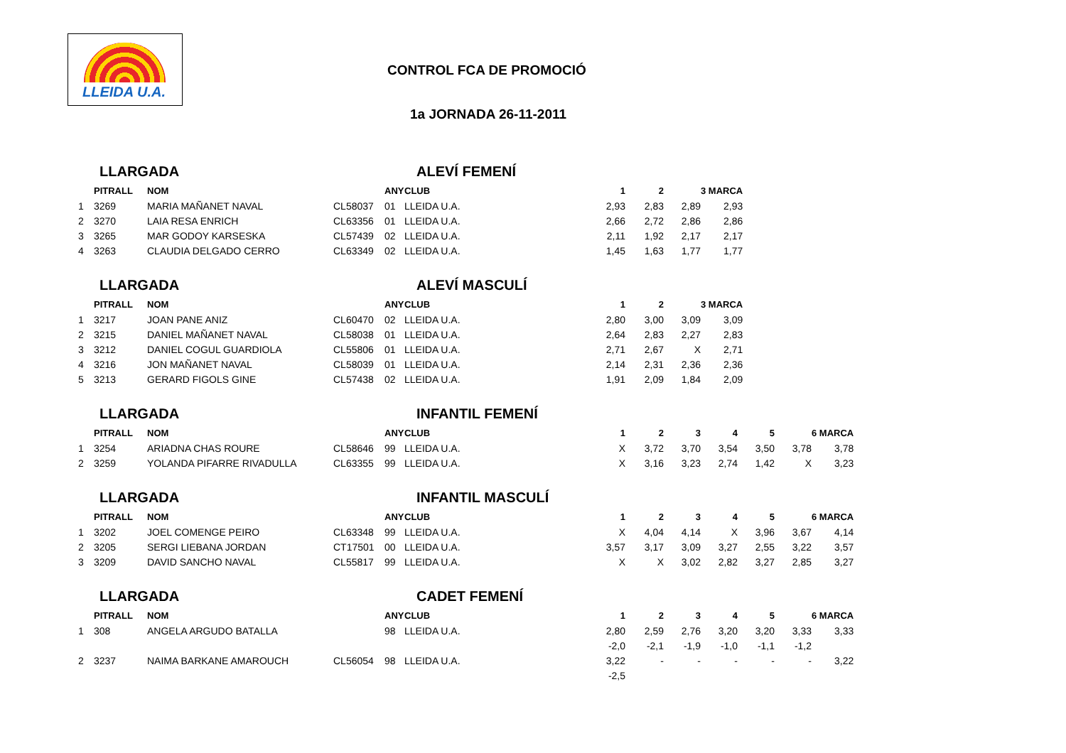LLEIDA U.A.
CONTROL FCA DE PROMOCIÓ
1a JORNADA 26-11-2011
LLARGADA ALEVÍ FEMENÍ
| | PITRALL | NOM | | ANY | CLUB | 1 | 2 | | 3 MARCA |
| --- | --- | --- | --- | --- | --- | --- | --- | --- | --- |
| 1 | 3269 | MARIA MAÑANET NAVAL | CL58037 | 01 | LLEIDA U.A. | 2,93 | 2,83 | 2,89 | 2,93 |
| 2 | 3270 | LAIA RESA ENRICH | CL63356 | 01 | LLEIDA U.A. | 2,66 | 2,72 | 2,86 | 2,86 |
| 3 | 3265 | MAR GODOY KARSESKA | CL57439 | 02 | LLEIDA U.A. | 2,11 | 1,92 | 2,17 | 2,17 |
| 4 | 3263 | CLAUDIA DELGADO CERRO | CL63349 | 02 | LLEIDA U.A. | 1,45 | 1,63 | 1,77 | 1,77 |
LLARGADA ALEVÍ MASCULÍ
| | PITRALL | NOM | | ANY | CLUB | 1 | 2 | | 3 MARCA |
| --- | --- | --- | --- | --- | --- | --- | --- | --- | --- |
| 1 | 3217 | JOAN PANE ANIZ | CL60470 | 02 | LLEIDA U.A. | 2,80 | 3,00 | 3,09 | 3,09 |
| 2 | 3215 | DANIEL MAÑANET NAVAL | CL58038 | 01 | LLEIDA U.A. | 2,64 | 2,83 | 2,27 | 2,83 |
| 3 | 3212 | DANIEL COGUL GUARDIOLA | CL55806 | 01 | LLEIDA U.A. | 2,71 | 2,67 | X | 2,71 |
| 4 | 3216 | JON MAÑANET NAVAL | CL58039 | 01 | LLEIDA U.A. | 2,14 | 2,31 | 2,36 | 2,36 |
| 5 | 3213 | GERARD FIGOLS GINE | CL57438 | 02 | LLEIDA U.A. | 1,91 | 2,09 | 1,84 | 2,09 |
LLARGADA INFANTIL FEMENÍ
| | PITRALL | NOM | | ANY | CLUB | 1 | 2 | 3 | 4 | 5 | | 6 MARCA |
| --- | --- | --- | --- | --- | --- | --- | --- | --- | --- | --- | --- | --- |
| 1 | 3254 | ARIADNA CHAS ROURE | CL58646 | 99 | LLEIDA U.A. | X | 3,72 | 3,70 | 3,54 | 3,50 | 3,78 | 3,78 |
| 2 | 3259 | YOLANDA PIFARRE RIVADULLA | CL63355 | 99 | LLEIDA U.A. | X | 3,16 | 3,23 | 2,74 | 1,42 | X | 3,23 |
LLARGADA INFANTIL MASCULÍ
| | PITRALL | NOM | | ANY | CLUB | 1 | 2 | 3 | 4 | 5 | | 6 MARCA |
| --- | --- | --- | --- | --- | --- | --- | --- | --- | --- | --- | --- | --- |
| 1 | 3202 | JOEL COMENGE PEIRO | CL63348 | 99 | LLEIDA U.A. | X | 4,04 | 4,14 | X | 3,96 | 3,67 | 4,14 |
| 2 | 3205 | SERGI LIEBANA JORDAN | CT17501 | 00 | LLEIDA U.A. | 3,57 | 3,17 | 3,09 | 3,27 | 2,55 | 3,22 | 3,57 |
| 3 | 3209 | DAVID SANCHO NAVAL | CL55817 | 99 | LLEIDA U.A. | X | X | 3,02 | 2,82 | 3,27 | 2,85 | 3,27 |
LLARGADA CADET FEMENÍ
| | PITRALL | NOM | | ANY | CLUB | 1 | 2 | 3 | 4 | 5 | | 6 MARCA |
| --- | --- | --- | --- | --- | --- | --- | --- | --- | --- | --- | --- | --- |
| 1 | 308 | ANGELA ARGUDO BATALLA | | 98 | LLEIDA U.A. | 2,80 | 2,59 | 2,76 | 3,20 | 3,20 | 3,33 | 3,33 |
| | | | | | | -2,0 | -2,1 | -1,9 | -1,0 | -1,1 | -1,2 | |
| 2 | 3237 | NAIMA BARKANE AMAROUCH | CL56054 | 98 | LLEIDA U.A. | 3,22 | - | - | - | - | - | 3,22 |
| | | | | | | -2,5 | | | | | | |